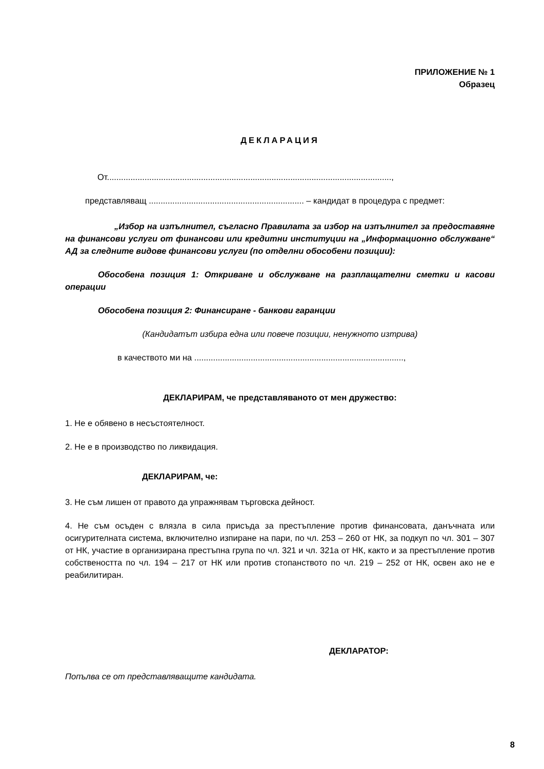ПРИЛОЖЕНИЕ № 1
Образец
ДЕКЛАРАЦИЯ
От.........................................................................................................................,
представляващ .................................................................. – кандидат в процедура с предмет:
„Избор на изпълнител, съгласно Правилата за избор на изпълнител за предоставяне на финансови услуги от финансови или кредитни институции на „Информационно обслужване“ АД за следните видове финансови услуги (по отделни обособени позиции):
Обособена позиция 1: Откриване и обслужване на разплащателни сметки и касови операции
Обособена позиция 2: Финансиране - банкови гаранции
(Кандидатът избира една или повече позиции, ненужното изтрива)
в качеството ми на .........................................................................................,
ДЕКЛАРИРАМ, че представляваното от мен дружество:
1. Не е обявено в несъстоятелност.
2. Не е в производство по ликвидация.
ДЕКЛАРИРАМ, че:
3. Не съм лишен от правото да упражнявам търговска дейност.
4. Не съм осъден с влязла в сила присъда за престъпление против финансовата, данъчната или осигурителната система, включително изпиране на пари, по чл. 253 – 260 от НК, за подкуп по чл. 301 – 307 от НК, участие в организирана престъпна група по чл. 321 и чл. 321а от НК, както и за престъпление против собствеността по чл. 194 – 217 от НК или против стопанството по чл. 219 – 252 от НК, освен ако не е реабилитиран.
ДЕКЛАРАТОР:
Попълва се от представляващите кандидата.
8